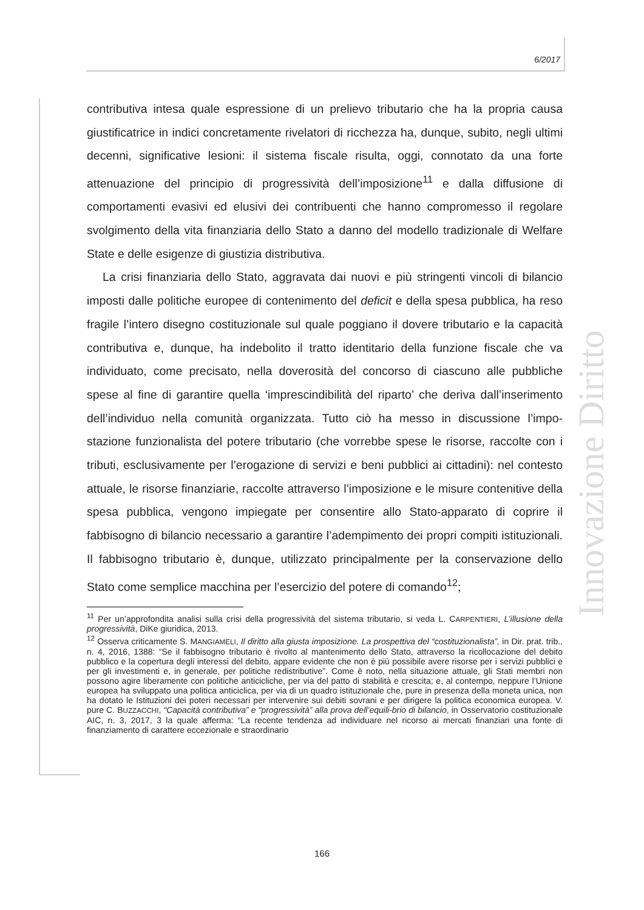6/2017
Innovazione Diritto
contributiva intesa quale espressione di un prelievo tributario che ha la propria causa giustificatrice in indici concretamente rivelatori di ricchezza ha, dunque, subito, negli ultimi decenni, significative lesioni: il sistema fiscale risulta, oggi, connotato da una forte attenuazione del principio di progressività dell’imposizione<sup>11</sup> e dalla diffusione di comportamenti evasivi ed elusivi dei contribuenti che hanno compromesso il regolare svolgimento della vita finanziaria dello Stato a danno del modello tradizionale di Welfare State e delle esigenze di giustizia distributiva.
La crisi finanziaria dello Stato, aggravata dai nuovi e più stringenti vincoli di bilancio imposti dalle politiche europee di contenimento del deficit e della spesa pubblica, ha reso fragile l’intero disegno costituzionale sul quale poggiano il dovere tributario e la capacità contributiva e, dunque, ha indebolito il tratto identitario della funzione fiscale che va individuato, come precisato, nella doverosità del concorso di ciascuno alle pubbliche spese al fine di garantire quella ‘imprescindibilità del riparto’ che deriva dall’inserimento dell’individuo nella comunità organizzata. Tutto ciò ha messo in discussione l’impo-stazione funzionalista del potere tributario (che vorrebbe spese le risorse, raccolte con i tributi, esclusivamente per l’erogazione di servizi e beni pubblici ai cittadini): nel contesto attuale, le risorse finanziarie, raccolte attraverso l’imposizione e le misure contenitive della spesa pubblica, vengono impiegate per consentire allo Stato-apparato di coprire il fabbisogno di bilancio necessario a garantire l’adempimento dei propri compiti istituzionali. Il fabbisogno tributario è, dunque, utilizzato principalmente per la conservazione dello Stato come semplice macchina per l’esercizio del potere di comando<sup>12</sup>;
<sup>11</sup> Per un’approfondita analisi sulla crisi della progressività del sistema tributario, si veda L. CARPENTIERI, L’illusione della progressività, DiKe giuridica, 2013.
<sup>12</sup> Osserva criticamente S. MANGIAMELI, Il diritto alla giusta imposizione. La prospettiva del “costituzionalista”, in Dir. prat. trib., n. 4, 2016, 1388: “Se il fabbisogno tributario è rivolto al mantenimento dello Stato, attraverso la ricollocazione del debito pubblico e la copertura degli interessi del debito, appare evidente che non è più possibile avere risorse per i servizi pubblici e per gli investimenti e, in generale, per politiche redistributive”. Come è noto, nella situazione attuale, gli Stati membri non possono agire liberamente con politiche anticicliche, per via del patto di stabilità e crescita; e, al contempo, neppure l’Unione europea ha sviluppato una politica anticiclica, per via di un quadro istituzionale che, pure in presenza della moneta unica, non ha dotato le Istituzioni dei poteri necessari per intervenire sui debiti sovrani e per dirigere la politica economica europea. V. pure C. BUZZACCHI, “Capacità contributiva” e “progressività” alla prova dell’equili-brio di bilancio, in Osservatorio costituzionale AIC, n. 3, 2017, 3 la quale afferma: “La recente tendenza ad individuare nel ricorso ai mercati finanziari una fonte di finanziamento di carattere eccezionale e straordinario
166